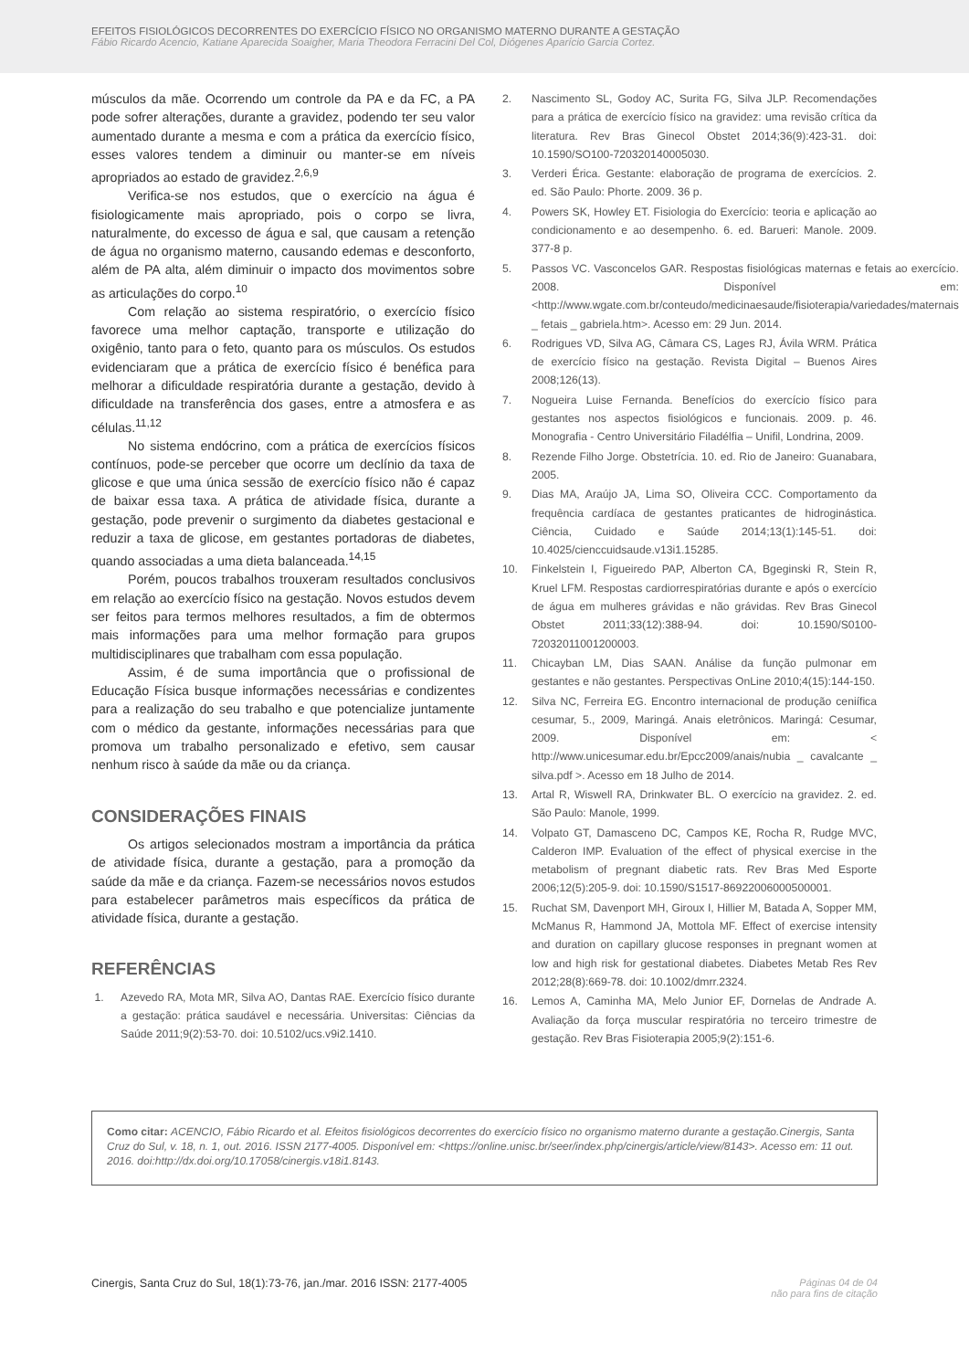EFEITOS FISIOLÓGICOS DECORRENTES DO EXERCÍCIO FÍSICO NO ORGANISMO MATERNO DURANTE A GESTAÇÃO
Fábio Ricardo Acencio, Katiane Aparecida Soaigher, Maria Theodora Ferracini Del Col, Diógenes Aparício Garcia Cortez.
músculos da mãe. Ocorrendo um controle da PA e da FC, a PA pode sofrer alterações, durante a gravidez, podendo ter seu valor aumentado durante a mesma e com a prática da exercício físico, esses valores tendem a diminuir ou manter-se em níveis apropriados ao estado de gravidez.<sup>2,6,9</sup>
Verifica-se nos estudos, que o exercício na água é fisiologicamente mais apropriado, pois o corpo se livra, naturalmente, do excesso de água e sal, que causam a retenção de água no organismo materno, causando edemas e desconforto, além de PA alta, além diminuir o impacto dos movimentos sobre as articulações do corpo.<sup>10</sup>
Com relação ao sistema respiratório, o exercício físico favorece uma melhor captação, transporte e utilização do oxigênio, tanto para o feto, quanto para os músculos. Os estudos evidenciaram que a prática de exercício físico é benéfica para melhorar a dificuldade respiratória durante a gestação, devido à dificuldade na transferência dos gases, entre a atmosfera e as células.<sup>11,12</sup>
No sistema endócrino, com a prática de exercícios físicos contínuos, pode-se perceber que ocorre um declínio da taxa de glicose e que uma única sessão de exercício físico não é capaz de baixar essa taxa. A prática de atividade física, durante a gestação, pode prevenir o surgimento da diabetes gestacional e reduzir a taxa de glicose, em gestantes portadoras de diabetes, quando associadas a uma dieta balanceada.<sup>14,15</sup>
Porém, poucos trabalhos trouxeram resultados conclusivos em relação ao exercício físico na gestação. Novos estudos devem ser feitos para termos melhores resultados, a fim de obtermos mais informações para uma melhor formação para grupos multidisciplinares que trabalham com essa população.
Assim, é de suma importância que o profissional de Educação Física busque informações necessárias e condizentes para a realização do seu trabalho e que potencialize juntamente com o médico da gestante, informações necessárias para que promova um trabalho personalizado e efetivo, sem causar nenhum risco à saúde da mãe ou da criança.
CONSIDERAÇÕES FINAIS
Os artigos selecionados mostram a importância da prática de atividade física, durante a gestação, para a promoção da saúde da mãe e da criança. Fazem-se necessários novos estudos para estabelecer parâmetros mais específicos da prática de atividade física, durante a gestação.
REFERÊNCIAS
1. Azevedo RA, Mota MR, Silva AO, Dantas RAE. Exercício físico durante a gestação: prática saudável e necessária. Universitas: Ciências da Saúde 2011;9(2):53-70. doi: 10.5102/ucs.v9i2.1410.
2. Nascimento SL, Godoy AC, Surita FG, Silva JLP. Recomendações para a prática de exercício físico na gravidez: uma revisão crítica da literatura. Rev Bras Ginecol Obstet 2014;36(9):423-31. doi: 10.1590/SO100-720320140005030.
3. Verderi Érica. Gestante: elaboração de programa de exercícios. 2. ed. São Paulo: Phorte. 2009. 36 p.
4. Powers SK, Howley ET. Fisiologia do Exercício: teoria e aplicação ao condicionamento e ao desempenho. 6. ed. Barueri: Manole. 2009. 377-8 p.
5. Passos VC. Vasconcelos GAR. Respostas fisiológicas maternas e fetais ao exercício. 2008. Disponível em: <http://www.wgate.com.br/conteudo/medicinaesaude/fisioterapia/variedades/maternais _ fetais _ gabriela.htm>. Acesso em: 29 Jun. 2014.
6. Rodrigues VD, Silva AG, Câmara CS, Lages RJ, Ávila WRM. Prática de exercício físico na gestação. Revista Digital – Buenos Aires 2008;126(13).
7. Nogueira Luise Fernanda. Benefícios do exercício físico para gestantes nos aspectos fisiológicos e funcionais. 2009. p. 46. Monografia - Centro Universitário Filadélfia – Unifil, Londrina, 2009.
8. Rezende Filho Jorge. Obstetrícia. 10. ed. Rio de Janeiro: Guanabara, 2005.
9. Dias MA, Araújo JA, Lima SO, Oliveira CCC. Comportamento da frequência cardíaca de gestantes praticantes de hidroginástica. Ciência, Cuidado e Saúde 2014;13(1):145-51. doi: 10.4025/cienccuidsaude.v13i1.15285.
10. Finkelstein I, Figueiredo PAP, Alberton CA, Bgeginski R, Stein R, Kruel LFM. Respostas cardiorrespiratórias durante e após o exercício de água em mulheres grávidas e não grávidas. Rev Bras Ginecol Obstet 2011;33(12):388-94. doi: 10.1590/S0100-72032011001200003.
11. Chicayban LM, Dias SAAN. Análise da função pulmonar em gestantes e não gestantes. Perspectivas OnLine 2010;4(15):144-150.
12. Silva NC, Ferreira EG. Encontro internacional de produção ceniífica cesumar, 5., 2009, Maringá. Anais eletrônicos. Maringá: Cesumar, 2009. Disponível em: < http://www.unicesumar.edu.br/Epcc2009/anais/nubia _ cavalcante _ silva.pdf >. Acesso em 18 Julho de 2014.
13. Artal R, Wiswell RA, Drinkwater BL. O exercício na gravidez. 2. ed. São Paulo: Manole, 1999.
14. Volpato GT, Damasceno DC, Campos KE, Rocha R, Rudge MVC, Calderon IMP. Evaluation of the effect of physical exercise in the metabolism of pregnant diabetic rats. Rev Bras Med Esporte 2006;12(5):205-9. doi: 10.1590/S1517-86922006000500001.
15. Ruchat SM, Davenport MH, Giroux I, Hillier M, Batada A, Sopper MM, McManus R, Hammond JA, Mottola MF. Effect of exercise intensity and duration on capillary glucose responses in pregnant women at low and high risk for gestational diabetes. Diabetes Metab Res Rev 2012;28(8):669-78. doi: 10.1002/dmrr.2324.
16. Lemos A, Caminha MA, Melo Junior EF, Dornelas de Andrade A. Avaliação da força muscular respiratória no terceiro trimestre de gestação. Rev Bras Fisioterapia 2005;9(2):151-6.
Como citar: ACENCIO, Fábio Ricardo et al. Efeitos fisiológicos decorrentes do exercício físico no organismo materno durante a gestação.Cinergis, Santa Cruz do Sul, v. 18, n. 1, out. 2016. ISSN 2177-4005. Disponível em: <https://online.unisc.br/seer/index.php/cinergis/article/view/8143>. Acesso em: 11 out. 2016. doi:http://dx.doi.org/10.17058/cinergis.v18i1.8143.
Cinergis, Santa Cruz do Sul, 18(1):73-76, jan./mar. 2016 ISSN: 2177-4005 Páginas 04 de 04
não para fins de citação